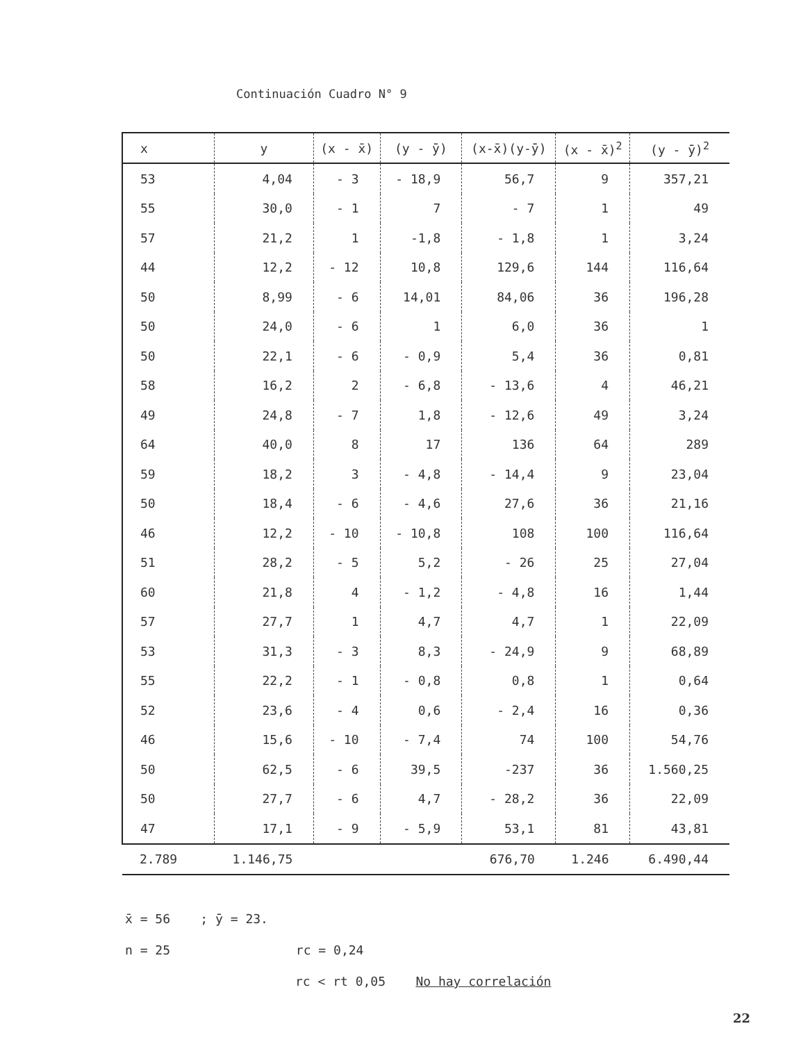Continuación Cuadro N° 9
| x | y | (x - x̄) | (y - ȳ) | (x-x̄)(y-ȳ) | (x - x̄)<sup>2</sup> | (y - ȳ)<sup>2</sup> |
| --- | --- | --- | --- | --- | --- | --- |
| 53 | 4,04 | - 3 | - 18,9 | 56,7 | 9 | 357,21 |
| 55 | 30,0 | - 1 | 7 | - 7 | 1 | 49 |
| 57 | 21,2 | 1 | -1,8 | - 1,8 | 1 | 3,24 |
| 44 | 12,2 | - 12 | 10,8 | 129,6 | 144 | 116,64 |
| 50 | 8,99 | - 6 | 14,01 | 84,06 | 36 | 196,28 |
| 50 | 24,0 | - 6 | 1 | 6,0 | 36 | 1 |
| 50 | 22,1 | - 6 | - 0,9 | 5,4 | 36 | 0,81 |
| 58 | 16,2 | 2 | - 6,8 | - 13,6 | 4 | 46,21 |
| 49 | 24,8 | - 7 | 1,8 | - 12,6 | 49 | 3,24 |
| 64 | 40,0 | 8 | 17 | 136 | 64 | 289 |
| 59 | 18,2 | 3 | - 4,8 | - 14,4 | 9 | 23,04 |
| 50 | 18,4 | - 6 | - 4,6 | 27,6 | 36 | 21,16 |
| 46 | 12,2 | - 10 | - 10,8 | 108 | 100 | 116,64 |
| 51 | 28,2 | - 5 | 5,2 | - 26 | 25 | 27,04 |
| 60 | 21,8 | 4 | - 1,2 | - 4,8 | 16 | 1,44 |
| 57 | 27,7 | 1 | 4,7 | 4,7 | 1 | 22,09 |
| 53 | 31,3 | - 3 | 8,3 | - 24,9 | 9 | 68,89 |
| 55 | 22,2 | - 1 | - 0,8 | 0,8 | 1 | 0,64 |
| 52 | 23,6 | - 4 | 0,6 | - 2,4 | 16 | 0,36 |
| 46 | 15,6 | - 10 | - 7,4 | 74 | 100 | 54,76 |
| 50 | 62,5 | - 6 | 39,5 | -237 | 36 | 1.560,25 |
| 50 | 27,7 | - 6 | 4,7 | - 28,2 | 36 | 22,09 |
| 47 | 17,1 | - 9 | - 5,9 | 53,1 | 81 | 43,81 |
| 2.789 | 1.146,75 | | | 676,70 | 1.246 | 6.490,44 |
x̄ = 56 ; ȳ = 23.
n = 25 rc = 0,24
rc < rt 0,05 No hay correlación
22